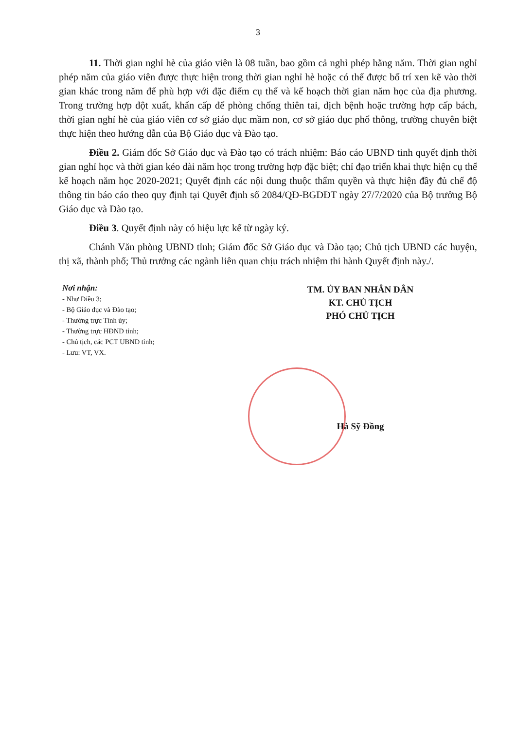3
11. Thời gian nghỉ hè của giáo viên là 08 tuần, bao gồm cả nghỉ phép hằng năm. Thời gian nghỉ phép năm của giáo viên được thực hiện trong thời gian nghỉ hè hoặc có thể được bố trí xen kẽ vào thời gian khác trong năm để phù hợp với đặc điểm cụ thể và kế hoạch thời gian năm học của địa phương. Trong trường hợp đột xuất, khẩn cấp để phòng chống thiên tai, dịch bệnh hoặc trường hợp cấp bách, thời gian nghỉ hè của giáo viên cơ sở giáo dục mầm non, cơ sở giáo dục phổ thông, trường chuyên biệt thực hiện theo hướng dẫn của Bộ Giáo dục và Đào tạo.
Điều 2. Giám đốc Sở Giáo dục và Đào tạo có trách nhiệm: Báo cáo UBND tỉnh quyết định thời gian nghỉ học và thời gian kéo dài năm học trong trường hợp đặc biệt; chỉ đạo triển khai thực hiện cụ thể kế hoạch năm học 2020-2021; Quyết định các nội dung thuộc thẩm quyền và thực hiện đầy đủ chế độ thông tin báo cáo theo quy định tại Quyết định số 2084/QĐ-BGDĐT ngày 27/7/2020 của Bộ trưởng Bộ Giáo dục và Đào tạo.
Điều 3. Quyết định này có hiệu lực kể từ ngày ký.
Chánh Văn phòng UBND tỉnh; Giám đốc Sở Giáo dục và Đào tạo; Chủ tịch UBND các huyện, thị xã, thành phố; Thủ trưởng các ngành liên quan chịu trách nhiệm thi hành Quyết định này./.
Nơi nhận:
- Như Điều 3;
- Bộ Giáo dục và Đào tạo;
- Thường trực Tỉnh ủy;
- Thường trực HĐND tỉnh;
- Chủ tịch, các PCT UBND tỉnh;
- Lưu: VT, VX.
TM. ỦY BAN NHÂN DÂN
KT. CHỦ TỊCH
PHÓ CHỦ TỊCH
Hà Sỹ Đồng